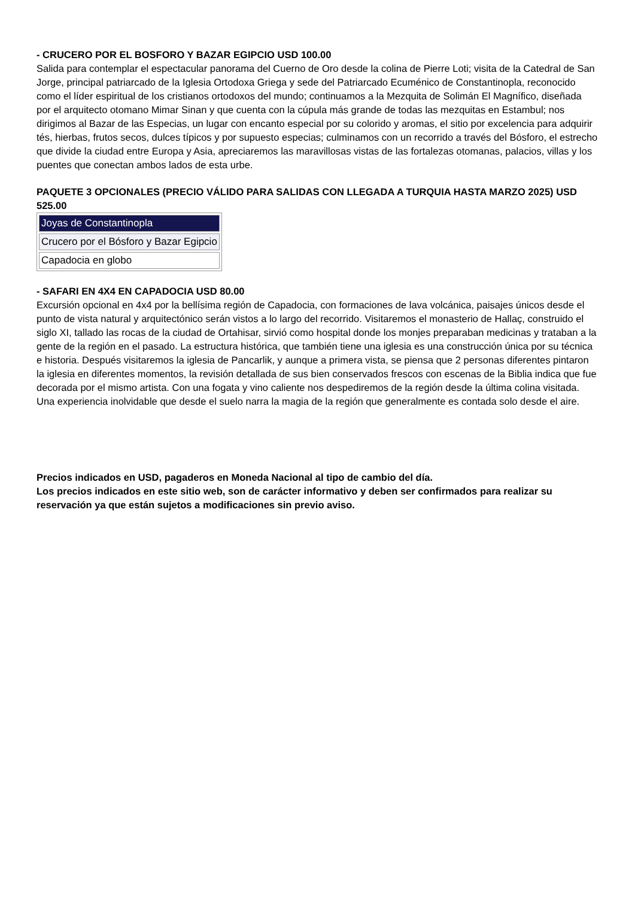- CRUCERO POR EL BOSFORO Y BAZAR EGIPCIO USD 100.00
Salida para contemplar el espectacular panorama del Cuerno de Oro desde la colina de Pierre Loti; visita de la Catedral de San Jorge, principal patriarcado de la Iglesia Ortodoxa Griega y sede del Patriarcado Ecuménico de Constantinopla, reconocido como el líder espiritual de los cristianos ortodoxos del mundo; continuamos a la Mezquita de Solimán El Magnífico, diseñada por el arquitecto otomano Mimar Sinan y que cuenta con la cúpula más grande de todas las mezquitas en Estambul; nos dirigimos al Bazar de las Especias, un lugar con encanto especial por su colorido y aromas, el sitio por excelencia para adquirir tés, hierbas, frutos secos, dulces típicos y por supuesto especias; culminamos con un recorrido a través del Bósforo, el estrecho que divide la ciudad entre Europa y Asia, apreciaremos las maravillosas vistas de las fortalezas otomanas, palacios, villas y los puentes que conectan ambos lados de esta urbe.
PAQUETE 3 OPCIONALES (PRECIO VÁLIDO PARA SALIDAS CON LLEGADA A TURQUIA HASTA MARZO 2025) USD 525.00
| Joyas de Constantinopla |
| Crucero por el Bósforo y Bazar Egipcio |
| Capadocia en globo |
- SAFARI EN 4X4 EN CAPADOCIA USD 80.00
Excursión opcional en 4x4 por la bellísima región de Capadocia, con formaciones de lava volcánica, paisajes únicos desde el punto de vista natural y arquitectónico serán vistos a lo largo del recorrido. Visitaremos el monasterio de Hallaç, construido el siglo XI, tallado las rocas de la ciudad de Ortahisar, sirvió como hospital donde los monjes preparaban medicinas y trataban a la gente de la región en el pasado. La estructura histórica, que también tiene una iglesia es una construcción única por su técnica e historia. Después visitaremos la iglesia de Pancarlik, y aunque a primera vista, se piensa que 2 personas diferentes pintaron la iglesia en diferentes momentos, la revisión detallada de sus bien conservados frescos con escenas de la Biblia indica que fue decorada por el mismo artista. Con una fogata y vino caliente nos despediremos de la región desde la última colina visitada. Una experiencia inolvidable que desde el suelo narra la magia de la región que generalmente es contada solo desde el aire.
Precios indicados en USD, pagaderos en Moneda Nacional al tipo de cambio del día.
Los precios indicados en este sitio web, son de carácter informativo y deben ser confirmados para realizar su reservación ya que están sujetos a modificaciones sin previo aviso.